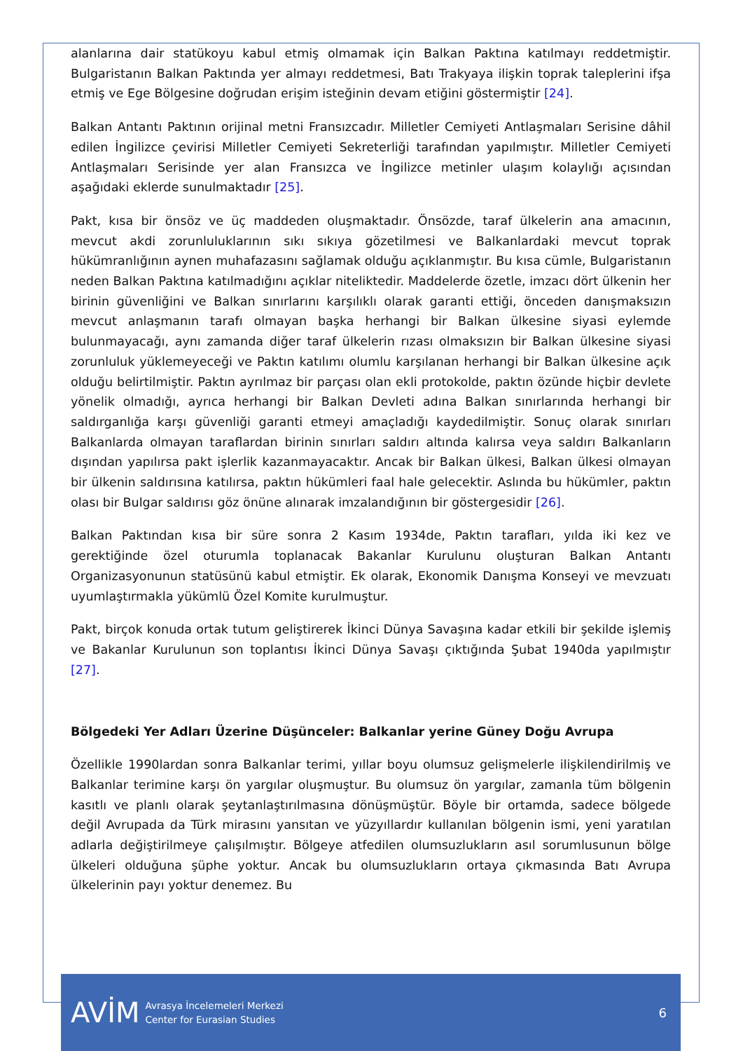alanlarına dair statükoyu kabul etmiş olmamak için Balkan Paktına katılmayı reddetmiştir. Bulgaristanın Balkan Paktında yer almayı reddetmesi, Batı Trakyaya ilişkin toprak taleplerini ifşa etmiş ve Ege Bölgesine doğrudan erişim isteğinin devam etiğini göstermiştir [24].
Balkan Antantı Paktının orijinal metni Fransızcadır. Milletler Cemiyeti Antlaşmaları Serisine dâhil edilen İngilizce çevirisi Milletler Cemiyeti Sekreterliği tarafından yapılmıştır. Milletler Cemiyeti Antlaşmaları Serisinde yer alan Fransızca ve İngilizce metinler ulaşım kolaylığı açısından aşağıdaki eklerde sunulmaktadır [25].
Pakt, kısa bir önsöz ve üç maddeden oluşmaktadır. Önsözde, taraf ülkelerin ana amacının, mevcut akdi zorunluluklarının sıkı sıkıya gözetilmesi ve Balkanlardaki mevcut toprak hükümranlığının aynen muhafazasını sağlamak olduğu açıklanmıştır. Bu kısa cümle, Bulgaristanın neden Balkan Paktına katılmadığını açıklar niteliktedir. Maddelerde özetle, imzacı dört ülkenin her birinin güvenliğini ve Balkan sınırlarını karşılıklı olarak garanti ettiği, önceden danışmaksızın mevcut anlaşmanın tarafı olmayan başka herhangi bir Balkan ülkesine siyasi eylemde bulunmayacağı, aynı zamanda diğer taraf ülkelerin rızası olmaksızın bir Balkan ülkesine siyasi zorunluluk yüklemeyeceği ve Paktın katılımı olumlu karşılanan herhangi bir Balkan ülkesine açık olduğu belirtilmiştir. Paktın ayrılmaz bir parçası olan ekli protokolde, paktın özünde hiçbir devlete yönelik olmadığı, ayrıca herhangi bir Balkan Devleti adına Balkan sınırlarında herhangi bir saldırganlığa karşı güvenliği garanti etmeyi amaçladığı kaydedilmiştir. Sonuç olarak sınırları Balkanlarda olmayan taraflardan birinin sınırları saldırı altında kalırsa veya saldırı Balkanların dışından yapılırsa pakt işlerlik kazanmayacaktır. Ancak bir Balkan ülkesi, Balkan ülkesi olmayan bir ülkenin saldırısına katılırsa, paktın hükümleri faal hale gelecektir. Aslında bu hükümler, paktın olası bir Bulgar saldırısı göz önüne alınarak imzalandığının bir göstergesidir [26].
Balkan Paktından kısa bir süre sonra 2 Kasım 1934de, Paktın tarafları, yılda iki kez ve gerektiğinde özel oturumla toplanacak Bakanlar Kurulunu oluşturan Balkan Antantı Organizasyonunun statüsünü kabul etmiştir. Ek olarak, Ekonomik Danışma Konseyi ve mevzuatı uyumlaştırmakla yükümlü Özel Komite kurulmuştur.
Pakt, birçok konuda ortak tutum geliştirerek İkinci Dünya Savaşına kadar etkili bir şekilde işlemiş ve Bakanlar Kurulunun son toplantısı İkinci Dünya Savaşı çıktığında Şubat 1940da yapılmıştır [27].
Bölgedeki Yer Adları Üzerine Düşünceler: Balkanlar yerine Güney Doğu Avrupa
Özellikle 1990lardan sonra Balkanlar terimi, yıllar boyu olumsuz gelişmelerle ilişkilendirilmiş ve Balkanlar terimine karşı ön yargılar oluşmuştur. Bu olumsuz ön yargılar, zamanla tüm bölgenin kasıtlı ve planlı olarak şeytanlaştırılmasına dönüşmüştür. Böyle bir ortamda, sadece bölgede değil Avrupada da Türk mirasını yansıtan ve yüzyıllardır kullanılan bölgenin ismi, yeni yaratılan adlarla değiştirilmeye çalışılmıştır. Bölgeye atfedilen olumsuzlukların asıl sorumlusunun bölge ülkeleri olduğuna şüphe yoktur. Ancak bu olumsuzlukların ortaya çıkmasında Batı Avrupa ülkelerinin payı yoktur denemez. Bu
AVİM Avrasya İncelemeleri Merkezi
Center for Eurasian Studies 6